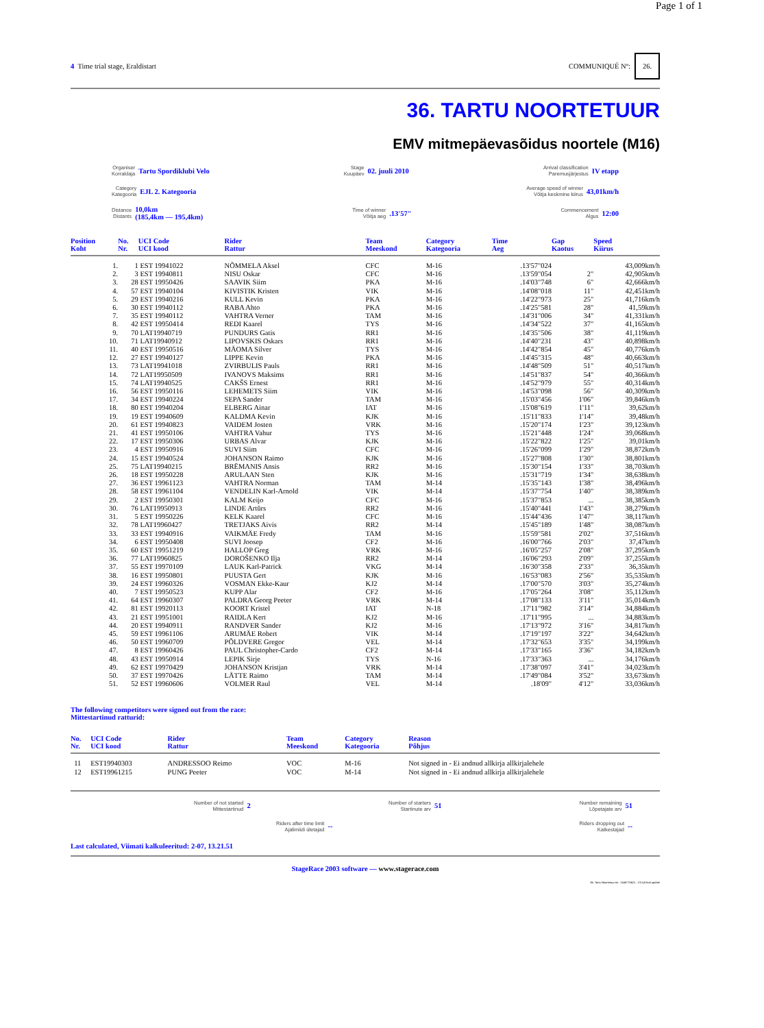Page 1 of 1
4 Time trial stage, Eraldistart
COMMUNIQUÉ Nº: 26.
36. TARTU NOORTETUUR
EMV mitmepäevasõidus noortele (M16)
Organiser
Korraldaja Tartu Spordiklubi Velo
Stage
Kuupäev 02. juuli 2010
Arrival classification
Paremusjärjestus IV etapp
Category
Kategooria EJL 2. Kategooria
Average speed of winner
Võitja keskmine kiirus 43,01km/h
Distance
Distants 10,0km
(185,4km — 195,4km)
Time of winner
Võitja aeg.13'57"
Commencement
Algus 12:00
| Position Koht | No. Nr. | UCI Code UCI kood | Rider Rattur | Team Meeskond | Category Kategooria | Time Aeg | Gap Kaotus | Speed Kiirus |
| --- | --- | --- | --- | --- | --- | --- | --- | --- |
| 1. | 1 | EST 19941022 | NÕMMELA Aksel | CFC | M-16 | .13'57"024 | | 43,009km/h |
| 2. | 3 | EST 19940811 | NISU Oskar | CFC | M-16 | .13'59"054 | 2" | 42,905km/h |
| 3. | 28 | EST 19950426 | SAAVIK Siim | PKA | M-16 | .14'03"748 | 6" | 42,666km/h |
| 4. | 57 | EST 19940104 | KIVISTIK Kristen | VIK | M-16 | .14'08"018 | 11" | 42,451km/h |
| 5. | 29 | EST 19940216 | KULL Kevin | PKA | M-16 | .14'22"973 | 25" | 41,716km/h |
| 6. | 30 | EST 19940112 | RABA Ahto | PKA | M-16 | .14'25"581 | 28" | 41,59km/h |
| 7. | 35 | EST 19940112 | VAHTRA Verner | TAM | M-16 | .14'31"006 | 34" | 41,331km/h |
| 8. | 42 | EST 19950414 | REDI Kaarel | TYS | M-16 | .14'34"522 | 37" | 41,165km/h |
| 9. | 70 | LAT19940719 | PUNDURS Gatis | RR1 | M-16 | .14'35"506 | 38" | 41,119km/h |
| 10. | 71 | LAT19940912 | LIPOVSKIS Oskars | RR1 | M-16 | .14'40"231 | 43" | 40,898km/h |
| 11. | 40 | EST 19950516 | MÄOMA Silver | TYS | M-16 | .14'42"854 | 45" | 40,776km/h |
| 12. | 27 | EST 19940127 | LIPPE Kevin | PKA | M-16 | .14'45"315 | 48" | 40,663km/h |
| 13. | 73 | LAT19941018 | ZVIRBULIS Pauls | RR1 | M-16 | .14'48"509 | 51" | 40,517km/h |
| 14. | 72 | LAT19950509 | IVANOVS Maksims | RR1 | M-16 | .14'51"837 | 54" | 40,366km/h |
| 15. | 74 | LAT19940525 | CAKŠS Ernest | RR1 | M-16 | .14'52"979 | 55" | 40,314km/h |
| 16. | 56 | EST 19950116 | LEHEMETS Siim | VIK | M-16 | .14'53"098 | 56" | 40,309km/h |
| 17. | 34 | EST 19940224 | SEPA Sander | TAM | M-16 | .15'03"456 | 1'06" | 39,846km/h |
| 18. | 80 | EST 19940204 | ELBERG Ainar | IAT | M-16 | .15'08"619 | 1'11" | 39,62km/h |
| 19. | 19 | EST 19940609 | KALDMA Kevin | KJK | M-16 | .15'11"833 | 1'14" | 39,48km/h |
| 20. | 61 | EST 19940823 | VAIDEM Josten | VRK | M-16 | .15'20"174 | 1'23" | 39,123km/h |
| 21. | 41 | EST 19950106 | VAHTRA Vahur | TYS | M-16 | .15'21"448 | 1'24" | 39,068km/h |
| 22. | 17 | EST 19950306 | URBAS Alvar | KJK | M-16 | .15'22"822 | 1'25" | 39,01km/h |
| 23. | 4 | EST 19950916 | SUVI Siim | CFC | M-16 | .15'26"099 | 1'29" | 38,872km/h |
| 24. | 15 | EST 19940524 | JOHANSON Raimo | KJK | M-16 | .15'27"808 | 1'30" | 38,801km/h |
| 25. | 75 | LAT19940215 | BRĒMANIS Ansis | RR2 | M-16 | .15'30"154 | 1'33" | 38,703km/h |
| 26. | 18 | EST 19950228 | ARULAAN Sten | KJK | M-16 | .15'31"719 | 1'34" | 38,638km/h |
| 27. | 36 | EST 19961123 | VAHTRA Norman | TAM | M-14 | .15'35"143 | 1'38" | 38,496km/h |
| 28. | 58 | EST 19961104 | VENDELIN Karl-Arnold | VIK | M-14 | .15'37"754 | 1'40" | 38,389km/h |
| 29. | 2 | EST 19950301 | KALM Keijo | CFC | M-16 | .15'37"853 | ... | 38,385km/h |
| 30. | 76 | LAT19950913 | LINDE Artūrs | RR2 | M-16 | .15'40"441 | 1'43" | 38,279km/h |
| 31. | 5 | EST 19950226 | KELK Kaarel | CFC | M-16 | .15'44"436 | 1'47" | 38,117km/h |
| 32. | 78 | LAT19960427 | TRETJAKS Aivis | RR2 | M-14 | .15'45"189 | 1'48" | 38,087km/h |
| 33. | 33 | EST 19940916 | VAIKMÄE Fredy | TAM | M-16 | .15'59"581 | 2'02" | 37,516km/h |
| 34. | 6 | EST 19950408 | SUVI Joosep | CF2 | M-16 | .16'00"766 | 2'03" | 37,47km/h |
| 35. | 60 | EST 19951219 | HALLOP Greg | VRK | M-16 | .16'05"257 | 2'08" | 37,295km/h |
| 36. | 77 | LAT19960825 | DOROŠENKO Ilja | RR2 | M-14 | .16'06"293 | 2'09" | 37,255km/h |
| 37. | 55 | EST 19970109 | LAUK Karl-Patrick | VKG | M-14 | .16'30"358 | 2'33" | 36,35km/h |
| 38. | 16 | EST 19950801 | PUUSTA Gert | KJK | M-16 | .16'53"083 | 2'56" | 35,535km/h |
| 39. | 24 | EST 19960326 | VOSMAN Ekke-Kaur | KJ2 | M-14 | .17'00"570 | 3'03" | 35,274km/h |
| 40. | 7 | EST 19950523 | KUPP Alar | CF2 | M-16 | .17'05"264 | 3'08" | 35,112km/h |
| 41. | 64 | EST 19960307 | PALDRA Georg Peeter | VRK | M-14 | .17'08"133 | 3'11" | 35,014km/h |
| 42. | 81 | EST 19920113 | KOORT Kristel | IAT | N-18 | .17'11"982 | 3'14" | 34,884km/h |
| 43. | 21 | EST 19951001 | RAIDLA Kert | KJ2 | M-16 | .17'11"995 | ... | 34,883km/h |
| 44. | 20 | EST 19940911 | RANDVER Sander | KJ2 | M-16 | .17'13"972 | 3'16" | 34,817km/h |
| 45. | 59 | EST 19961106 | ARUMÄE Robert | VIK | M-14 | .17'19"197 | 3'22" | 34,642km/h |
| 46. | 50 | EST 19960709 | PÕLDVERE Gregor | VEL | M-14 | .17'32"653 | 3'35" | 34,199km/h |
| 47. | 8 | EST 19960426 | PAUL Christopher-Cardo | CF2 | M-14 | .17'33"165 | 3'36" | 34,182km/h |
| 48. | 43 | EST 19950914 | LEPIK Sirje | TYS | N-16 | .17'33"363 | ... | 34,176km/h |
| 49. | 62 | EST 19970429 | JOHANSON Kristjan | VRK | M-14 | .17'38"097 | 3'41" | 34,023km/h |
| 50. | 37 | EST 19970426 | LÄTTE Raimo | TAM | M-14 | .17'49"084 | 3'52" | 33,673km/h |
| 51. | 52 | EST 19960606 | VOLMER Raul | VEL | M-14 | .18'09" | 4'12" | 33,036km/h |
The following competitors were signed out from the race:
Mittestartinud ratturid:
| No. Nr. | UCI Code UCI kood | Rider Rattur | Team Meeskond | Category Kategooria | Reason Põhjus |
| --- | --- | --- | --- | --- | --- |
| 11 | EST19940303 | ANDRESSOO Reimo | VOC | M-16 | Not signed in - Ei andnud allkirja allkirjalehele |
| 12 | EST19961215 | PUNG Peeter | VOC | M-14 | Not signed in - Ei andnud allkirja allkirjalehele |
Number of not started
Mittestartinud 2
Number of starters
Startinute arv 51
Number remaining
Lõpetajate arv 51
Riders after time limit
Ajalimiidi ületajad --
Riders dropping out
Katkestajad --
Last calculated, Viimati kalkuleeritud: 2-07, 13.21.51
StageRace 2003 software — www.stagerace.com
36. Tartu Noortetuur.str : 1146775621 : V3.14 final update